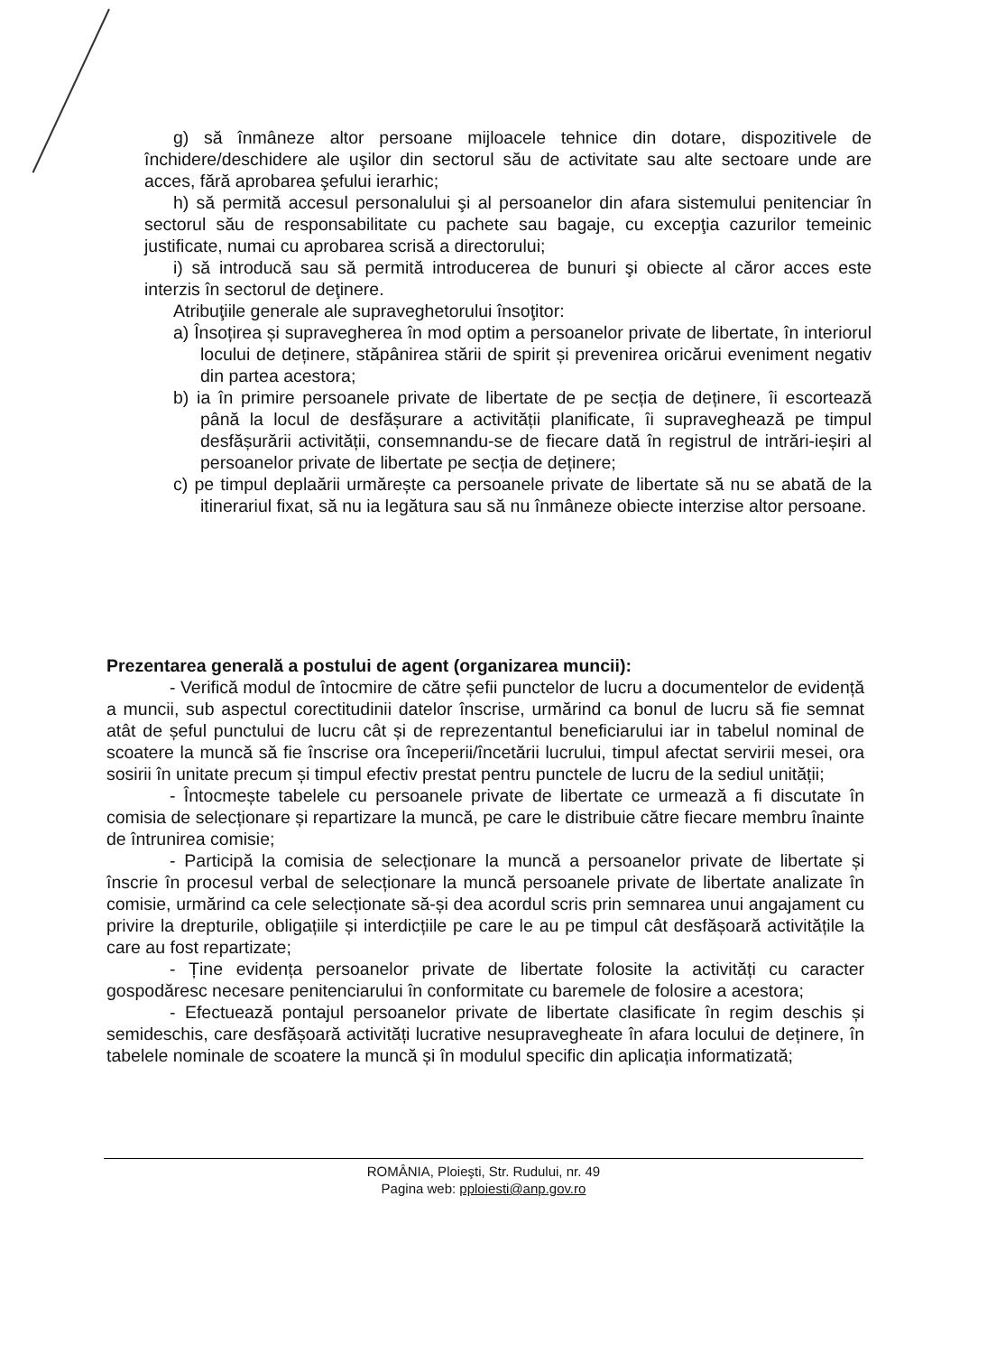g) să înmâneze altor persoane mijloacele tehnice din dotare, dispozitivele de închidere/deschidere ale uşilor din sectorul său de activitate sau alte sectoare unde are acces, fără aprobarea şefului ierarhic;
h) să permită accesul personalului şi al persoanelor din afara sistemului penitenciar în sectorul său de responsabilitate cu pachete sau bagaje, cu excepţia cazurilor temeinic justificate, numai cu aprobarea scrisă a directorului;
i) să introducă sau să permită introducerea de bunuri şi obiecte al căror acces este interzis în sectorul de deţinere.
Atribuţiile generale ale supraveghetorului însoţitor:
a) Însoțirea și supravegherea în mod optim a persoanelor private de libertate, în interiorul locului de deținere, stăpânirea stării de spirit și prevenirea oricărui eveniment negativ din partea acestora;
b) ia în primire persoanele private de libertate de pe secția de deținere, îi escortează până la locul de desfășurare a activității planificate, îi supraveghează pe timpul desfășurării activității, consemnandu-se de fiecare dată în registrul de intrări-ieșiri al persoanelor private de libertate pe secția de deținere;
c) pe timpul deplaării urmărește ca persoanele private de libertate să nu se abată de la itinerariul fixat, să nu ia legătura sau să nu înmâneze obiecte interzise altor persoane.
Prezentarea generală a postului de agent (organizarea muncii):
- Verifică modul de întocmire de către șefii punctelor de lucru a documentelor de evidență a muncii, sub aspectul corectitudinii datelor înscrise, urmărind ca bonul de lucru să fie semnat atât de șeful punctului de lucru cât și de reprezentantul beneficiarului iar in tabelul nominal de scoatere la muncă să fie înscrise ora începerii/încetării lucrului, timpul afectat servirii mesei, ora sosirii în unitate precum și timpul efectiv prestat pentru punctele de lucru de la sediul unității;
- Întocmește tabelele cu persoanele private de libertate ce urmează a fi discutate în comisia de selecționare și repartizare la muncă, pe care le distribuie către fiecare membru înainte de întrunirea comisie;
- Participă la comisia de selecționare la muncă a persoanelor private de libertate și înscrie în procesul verbal de selecționare la muncă persoanele private de libertate analizate în comisie, urmărind ca cele selecționate să-și dea acordul scris prin semnarea unui angajament cu privire la drepturile, obligațiile și interdicțiile pe care le au pe timpul cât desfășoară activitățile la care au fost repartizate;
- Ține evidența persoanelor private de libertate folosite la activități cu caracter gospodăresc necesare penitenciarului în conformitate cu baremele de folosire a acestora;
- Efectuează pontajul persoanelor private de libertate clasificate în regim deschis și semideschis, care desfășoară activități lucrative nesupravegheate în afara locului de deținere, în tabelele nominale de scoatere la muncă și în modulul specific din aplicația informatizată;
ROMÂNIA, Ploieşti, Str. Rudului, nr. 49
Pagina web: pploiesti@anp.gov.ro